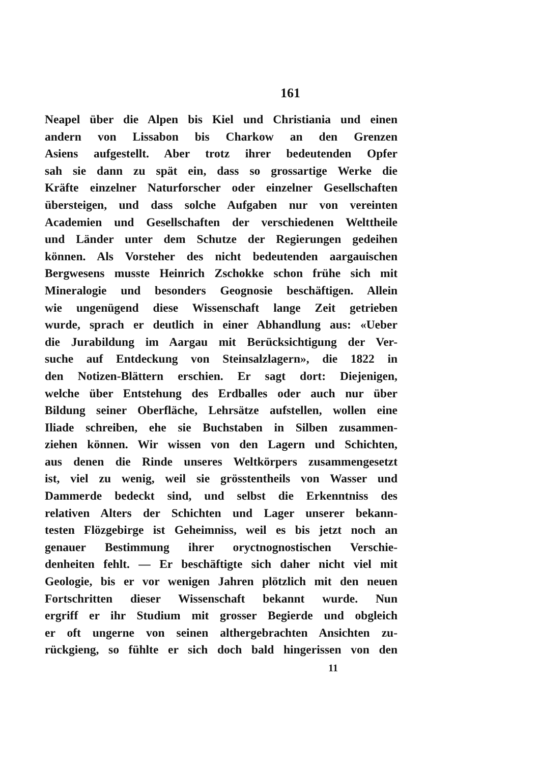161
Neapel über die Alpen bis Kiel und Christiania und einen
andern von Lissabon bis Charkow an den Grenzen
Asiens aufgestellt. Aber trotz ihrer bedeutenden Opfer
sah sie dann zu spät ein, dass so grossartige Werke die
Kräfte einzelner Naturforscher oder einzelner Gesellschaften
übersteigen, und dass solche Aufgaben nur von vereinten
Academien und Gesellschaften der verschiedenen Welttheile
und Länder unter dem Schutze der Regierungen gedeihen
können. Als Vorsteher des nicht bedeutenden aargauischen
Bergwesens musste Heinrich Zschokke schon frühe sich mit
Mineralogie und besonders Geognosie beschäftigen. Allein
wie ungenügend diese Wissenschaft lange Zeit getrieben
wurde, sprach er deutlich in einer Abhandlung aus: «Ueber
die Jurabildung im Aargau mit Berücksichtigung der Ver-
suche auf Entdeckung von Steinsalzlagern», die 1822 in
den Notizen-Blättern erschien. Er sagt dort: Diejenigen,
welche über Entstehung des Erdballes oder auch nur über
Bildung seiner Oberfläche, Lehrsätze aufstellen, wollen eine
Iliade schreiben, ehe sie Buchstaben in Silben zusammen-
ziehen können. Wir wissen von den Lagern und Schichten,
aus denen die Rinde unseres Weltkörpers zusammengesetzt
ist, viel zu wenig, weil sie grösstentheils von Wasser und
Dammerde bedeckt sind, und selbst die Erkenntniss des
relativen Alters der Schichten und Lager unserer bekann-
testen Flözgebirge ist Geheimniss, weil es bis jetzt noch an
genauer Bestimmung ihrer oryctnognostischen Verschie-
denheiten fehlt. — Er beschäftigte sich daher nicht viel mit
Geologie, bis er vor wenigen Jahren plötzlich mit den neuen
Fortschritten dieser Wissenschaft bekannt wurde. Nun
ergriff er ihr Studium mit grosser Begierde und obgleich
er oft ungerne von seinen althergebrachten Ansichten zu-
rückgieng, so fühlte er sich doch bald hingerissen von den
11